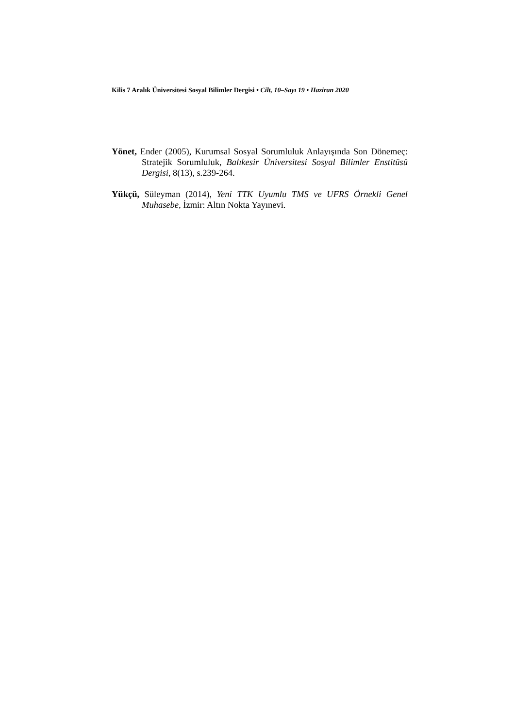Kilis 7 Aralık Üniversitesi Sosyal Bilimler Dergisi • Cilt, 10–Sayı 19 • Haziran 2020
Yönet, Ender (2005), Kurumsal Sosyal Sorumluluk Anlayışında Son Dönemeç: Stratejik Sorumluluk, Balıkesir Üniversitesi Sosyal Bilimler Enstitüsü Dergisi, 8(13), s.239-264.
Yükçü, Süleyman (2014), Yeni TTK Uyumlu TMS ve UFRS Örnekli Genel Muhasebe, İzmir: Altın Nokta Yayınevi.